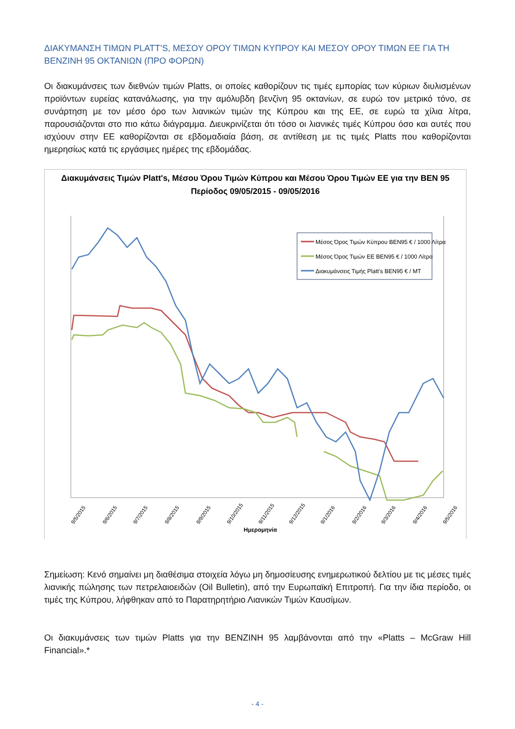ΔΙΑΚΥΜΑΝΣΗ ΤΙΜΩΝ PLATT’S, ΜΕΣΟΥ ΟΡΟΥ ΤΙΜΩΝ ΚΥΠΡΟΥ ΚΑΙ ΜΕΣΟΥ ΟΡΟΥ ΤΙΜΩΝ ΕΕ ΓΙΑ ΤΗ ΒΕΝΖΙΝΗ 95 ΟΚΤΑΝΙΩΝ (ΠΡΟ ΦΟΡΩΝ)
Οι διακυμάνσεις των διεθνών τιμών Platts, οι οποίες καθορίζουν τις τιμές εμπορίας των κύριων διυλισμένων προϊόντων ευρείας κατανάλωσης, για την αμόλυβδη βενζίνη 95 οκτανίων, σε ευρώ τον μετρικό τόνο, σε συνάρτηση με τον μέσο όρο των λιανικών τιμών της Κύπρου και της ΕΕ, σε ευρώ τα χίλια λίτρα, παρουσιάζονται στο πιο κάτω διάγραμμα. Διευκρινίζεται ότι τόσο οι λιανικές τιμές Κύπρου όσο και αυτές που ισχύουν στην ΕΕ καθορίζονται σε εβδομαδιαία βάση, σε αντίθεση με τις τιμές Platts που καθορίζονται ημερησίως κατά τις εργάσιμες ημέρες της εβδομάδας.
Διακυμάνσεις Τιμών Platt's, Μέσου Όρου Τιμών Κύπρου και Μέσου Όρου Τιμών ΕΕ για την ΒΕΝ 95
Περίοδος 09/05/2015 - 09/05/2016
Μέσος Όρος Τιμών Κύπρου ΒΕΝ95 € / 1000 Λίτρα
Μέσος Όρος Τιμών ΕΕ ΒΕΝ95 € / 1000 Λίτρα
Διακυμάνσεις Τιμής Platt's BEN95 € / MT
9/5/2015
9/6/2015
9/7/2015
9/8/2015
9/9/2015
9/10/2015
9/11/2015
9/12/2015
9/1/2016
9/2/2016
9/3/2016
9/4/2016
9/5/2016
Ημερομηνία
Σημείωση: Κενό σημαίνει μη διαθέσιμα στοιχεία λόγω μη δημοσίευσης ενημερωτικού δελτίου με τις μέσες τιμές λιανικής πώλησης των πετρελαιοειδών (Oil Bulletin), από την Ευρωπαϊκή Επιτροπή. Για την ίδια περίοδο, οι τιμές της Κύπρου, λήφθηκαν από το Παρατηρητήριο Λιανικών Τιμών Καυσίμων.
Οι διακυμάνσεις των τιμών Platts για την ΒΕΝΖΙΝΗ 95 λαμβάνονται από την «Platts – McGraw Hill Financial».*
- 4 -